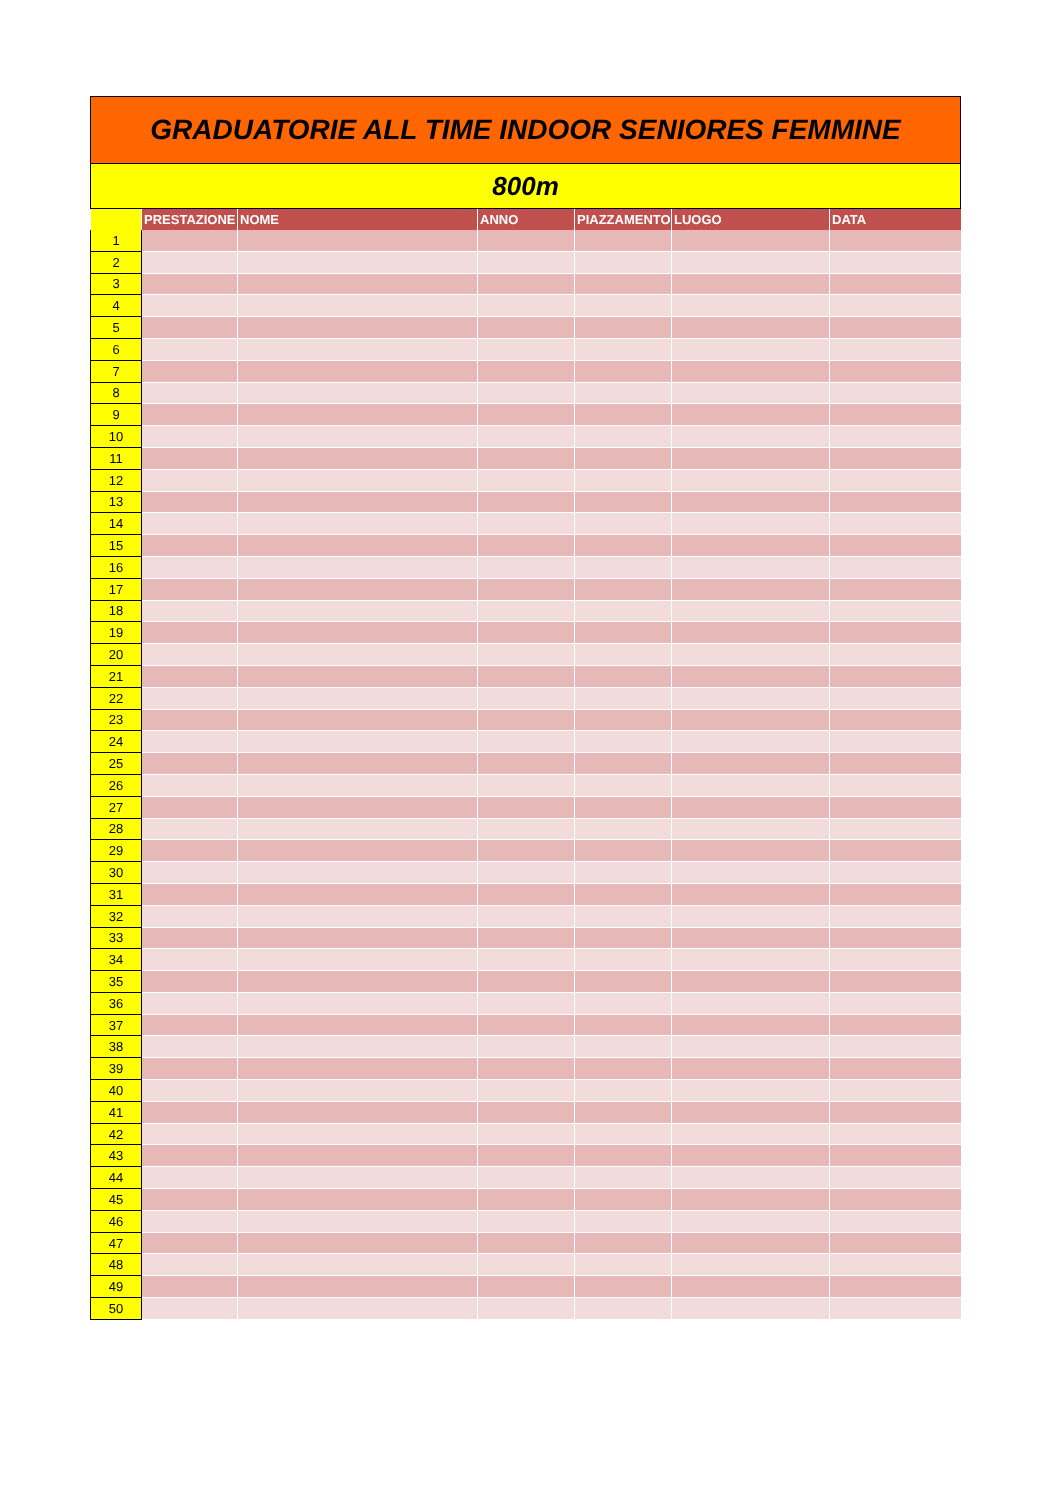GRADUATORIE ALL TIME INDOOR SENIORES FEMMINE
800m
| | PRESTAZIONE | NOME | ANNO | PIAZZAMENTO | LUOGO | DATA |
| --- | --- | --- | --- | --- | --- | --- |
| 1 | | | | | | |
| 2 | | | | | | |
| 3 | | | | | | |
| 4 | | | | | | |
| 5 | | | | | | |
| 6 | | | | | | |
| 7 | | | | | | |
| 8 | | | | | | |
| 9 | | | | | | |
| 10 | | | | | | |
| 11 | | | | | | |
| 12 | | | | | | |
| 13 | | | | | | |
| 14 | | | | | | |
| 15 | | | | | | |
| 16 | | | | | | |
| 17 | | | | | | |
| 18 | | | | | | |
| 19 | | | | | | |
| 20 | | | | | | |
| 21 | | | | | | |
| 22 | | | | | | |
| 23 | | | | | | |
| 24 | | | | | | |
| 25 | | | | | | |
| 26 | | | | | | |
| 27 | | | | | | |
| 28 | | | | | | |
| 29 | | | | | | |
| 30 | | | | | | |
| 31 | | | | | | |
| 32 | | | | | | |
| 33 | | | | | | |
| 34 | | | | | | |
| 35 | | | | | | |
| 36 | | | | | | |
| 37 | | | | | | |
| 38 | | | | | | |
| 39 | | | | | | |
| 40 | | | | | | |
| 41 | | | | | | |
| 42 | | | | | | |
| 43 | | | | | | |
| 44 | | | | | | |
| 45 | | | | | | |
| 46 | | | | | | |
| 47 | | | | | | |
| 48 | | | | | | |
| 49 | | | | | | |
| 50 | | | | | | |